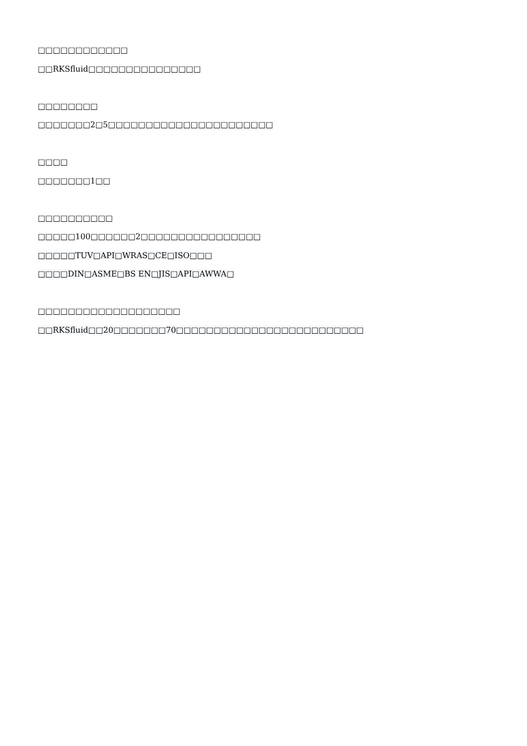□□□□□□□□□□□□
□□RKSfluid□□□□□□□□□□□□□□□
□□□□□□□□
□□□□□□□2□5□□□□□□□□□□□□□□□□□□□□□□
□□□□
□□□□□□□1□□
□□□□□□□□□□
□□□□□100□□□□□□2□□□□□□□□□□□□□□□□
□□□□□TUV□API□WRAS□CE□ISO□□□
□□□□DIN□ASME□BS EN□JIS□API□AWWA□
□□□□□□□□□□□□□□□□□□□
□□RKSfluid□□20□□□□□□□70□□□□□□□□□□□□□□□□□□□□□□□□□